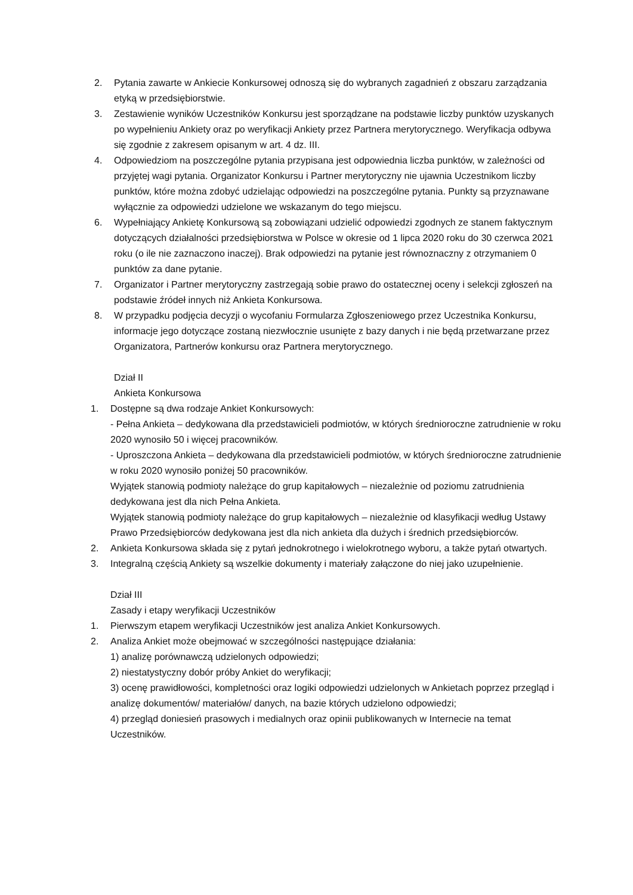2. Pytania zawarte w Ankiecie Konkursowej odnoszą się do wybranych zagadnień z obszaru zarządzania etyką w przedsiębiorstwie.
3. Zestawienie wyników Uczestników Konkursu jest sporządzane na podstawie liczby punktów uzyskanych po wypełnieniu Ankiety oraz po weryfikacji Ankiety przez Partnera merytorycznego. Weryfikacja odbywa się zgodnie z zakresem opisanym w art. 4 dz. III.
4. Odpowiedziom na poszczególne pytania przypisana jest odpowiednia liczba punktów, w zależności od przyjętej wagi pytania. Organizator Konkursu i Partner merytoryczny nie ujawnia Uczestnikom liczby punktów, które można zdobyć udzielając odpowiedzi na poszczególne pytania. Punkty są przyznawane wyłącznie za odpowiedzi udzielone we wskazanym do tego miejscu.
6. Wypełniający Ankietę Konkursową są zobowiązani udzielić odpowiedzi zgodnych ze stanem faktycznym dotyczących działalności przedsiębiorstwa w Polsce w okresie od 1 lipca 2020 roku do 30 czerwca 2021 roku (o ile nie zaznaczono inaczej). Brak odpowiedzi na pytanie jest równoznaczny z otrzymaniem 0 punktów za dane pytanie.
7. Organizator i Partner merytoryczny zastrzegają sobie prawo do ostatecznej oceny i selekcji zgłoszeń na podstawie źródeł innych niż Ankieta Konkursowa.
8. W przypadku podjęcia decyzji o wycofaniu Formularza Zgłoszeniowego przez Uczestnika Konkursu, informacje jego dotyczące zostaną niezwłocznie usunięte z bazy danych i nie będą przetwarzane przez Organizatora, Partnerów konkursu oraz Partnera merytorycznego.
Dział II
Ankieta Konkursowa
1. Dostępne są dwa rodzaje Ankiet Konkursowych:
- Pełna Ankieta – dedykowana dla przedstawicieli podmiotów, w których średnioroczne zatrudnienie w roku 2020 wynosiło 50 i więcej pracowników.
- Uproszczona Ankieta – dedykowana dla przedstawicieli podmiotów, w których średnioroczne zatrudnienie w roku 2020 wynosiło poniżej 50 pracowników.
Wyjątek stanowią podmioty należące do grup kapitałowych – niezależnie od poziomu zatrudnienia dedykowana jest dla nich Pełna Ankieta.
Wyjątek stanowią podmioty należące do grup kapitałowych – niezależnie od klasyfikacji według Ustawy Prawo Przedsiębiorców dedykowana jest dla nich ankieta dla dużych i średnich przedsiębiorców.
2. Ankieta Konkursowa składa się z pytań jednokrotnego i wielokrotnego wyboru, a także pytań otwartych.
3. Integralną częścią Ankiety są wszelkie dokumenty i materiały załączone do niej jako uzupełnienie.
Dział III
Zasady i etapy weryfikacji Uczestników
1. Pierwszym etapem weryfikacji Uczestników jest analiza Ankiet Konkursowych.
2. Analiza Ankiet może obejmować w szczególności następujące działania:
1) analizę porównawczą udzielonych odpowiedzi;
2) niestatystyczny dobór próby Ankiet do weryfikacji;
3) ocenę prawidłowości, kompletności oraz logiki odpowiedzi udzielonych w Ankietach poprzez przegląd i analizę dokumentów/ materiałów/ danych, na bazie których udzielono odpowiedzi;
4) przegląd doniesień prasowych i medialnych oraz opinii publikowanych w Internecie na temat Uczestników.